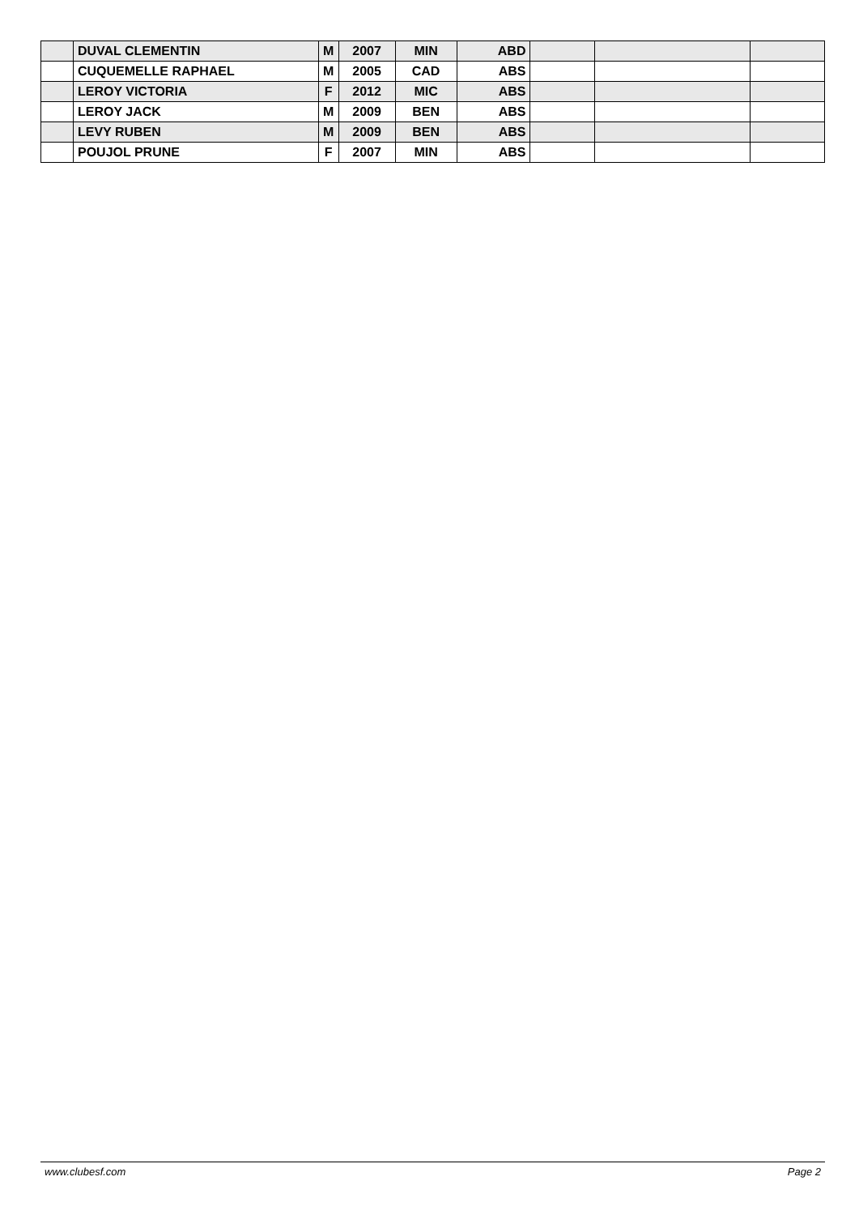| | DUVAL CLEMENTIN | M | 2007 | MIN | ABD | | | |
| | CUQUEMELLE RAPHAEL | M | 2005 | CAD | ABS | | | |
| | LEROY VICTORIA | F | 2012 | MIC | ABS | | | |
| | LEROY JACK | M | 2009 | BEN | ABS | | | |
| | LEVY RUBEN | M | 2009 | BEN | ABS | | | |
| | POUJOL PRUNE | F | 2007 | MIN | ABS | | | |
www.clubesf.com Page 2